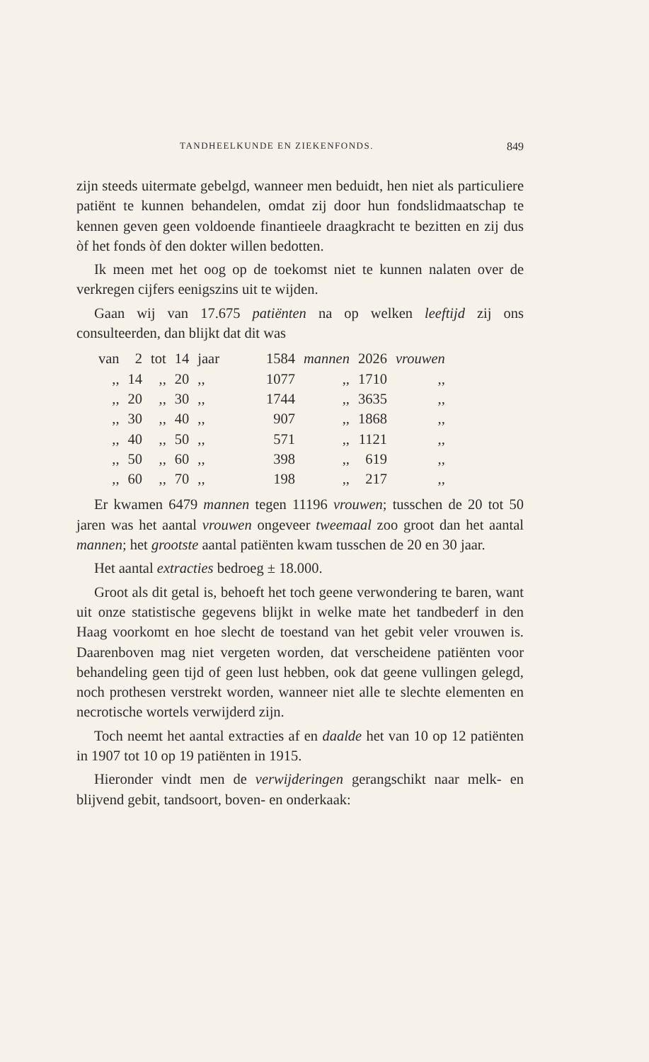TANDHEELKUNDE EN ZIEKENFONDS. 849
zijn steeds uitermate gebelgd, wanneer men beduidt, hen niet als particuliere patiënt te kunnen behandelen, omdat zij door hun fondslidmaatschap te kennen geven geen voldoende finantieele draagkracht te bezitten en zij dus òf het fonds òf den dokter willen bedotten.
Ik meen met het oog op de toekomst niet te kunnen nalaten over de verkregen cijfers eenigszins uit te wijden.
Gaan wij van 17.675 patiënten na op welken leeftijd zij ons consulteerden, dan blijkt dat dit was
| van | 2 | tot | 14 | jaar | 1584 | mannen | 2026 | vrouwen |
| ,, | 14 | ,, | 20 | ,, | 1077 | ,, | 1710 | ,, |
| ,, | 20 | ,, | 30 | ,, | 1744 | ,, | 3635 | ,, |
| ,, | 30 | ,, | 40 | ,, | 907 | ,, | 1868 | ,, |
| ,, | 40 | ,, | 50 | ,, | 571 | ,, | 1121 | ,, |
| ,, | 50 | ,, | 60 | ,, | 398 | ,, | 619 | ,, |
| ,, | 60 | ,, | 70 | ,, | 198 | ,, | 217 | ,, |
Er kwamen 6479 mannen tegen 11196 vrouwen; tusschen de 20 tot 50 jaren was het aantal vrouwen ongeveer tweemaal zoo groot dan het aantal mannen; het grootste aantal patiënten kwam tusschen de 20 en 30 jaar.
Het aantal extracties bedroeg ± 18.000.
Groot als dit getal is, behoeft het toch geene verwondering te baren, want uit onze statistische gegevens blijkt in welke mate het tandbederf in den Haag voorkomt en hoe slecht de toestand van het gebit veler vrouwen is. Daarenboven mag niet vergeten worden, dat verscheidene patiënten voor behandeling geen tijd of geen lust hebben, ook dat geene vullingen gelegd, noch prothesen verstrekt worden, wanneer niet alle te slechte elementen en necrotische wortels verwijderd zijn.
Toch neemt het aantal extracties af en daalde het van 10 op 12 patiënten in 1907 tot 10 op 19 patiënten in 1915.
Hieronder vindt men de verwijderingen gerangschikt naar melk- en blijvend gebit, tandsoort, boven- en onderkaak: